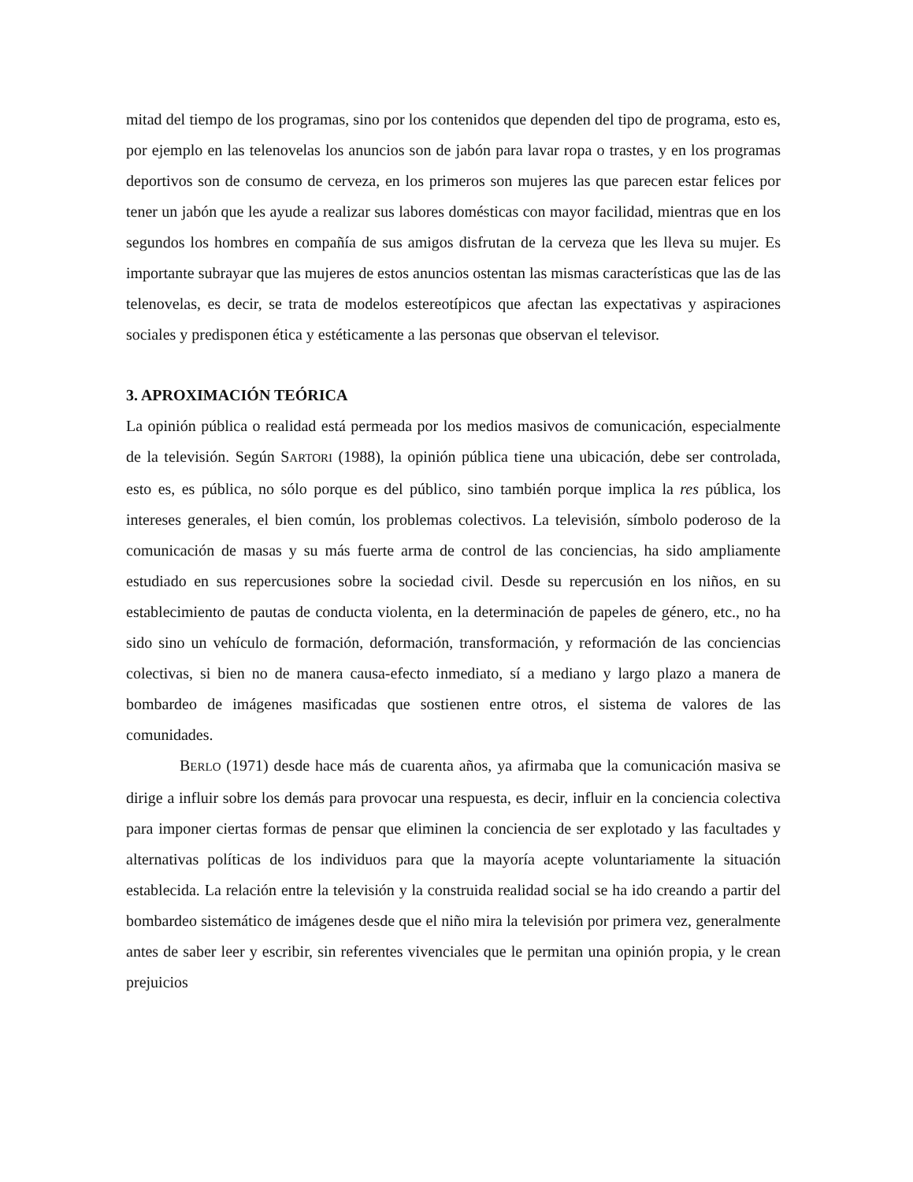mitad del tiempo de los programas, sino por los contenidos que dependen del tipo de programa, esto es, por ejemplo en las telenovelas los anuncios son de jabón para lavar ropa o trastes, y en los programas deportivos son de consumo de cerveza, en los primeros son mujeres las que parecen estar felices por tener un jabón que les ayude a realizar sus labores domésticas con mayor facilidad, mientras que en los segundos los hombres en compañía de sus amigos disfrutan de la cerveza que les lleva su mujer. Es importante subrayar que las mujeres de estos anuncios ostentan las mismas características que las de las telenovelas, es decir, se trata de modelos estereotípicos que afectan las expectativas y aspiraciones sociales y predisponen ética y estéticamente a las personas que observan el televisor.
3. APROXIMACIÓN TEÓRICA
La opinión pública o realidad está permeada por los medios masivos de comunicación, especialmente de la televisión. Según SARTORI (1988), la opinión pública tiene una ubicación, debe ser controlada, esto es, es pública, no sólo porque es del público, sino también porque implica la res pública, los intereses generales, el bien común, los problemas colectivos. La televisión, símbolo poderoso de la comunicación de masas y su más fuerte arma de control de las conciencias, ha sido ampliamente estudiado en sus repercusiones sobre la sociedad civil. Desde su repercusión en los niños, en su establecimiento de pautas de conducta violenta, en la determinación de papeles de género, etc., no ha sido sino un vehículo de formación, deformación, transformación, y reformación de las conciencias colectivas, si bien no de manera causa-efecto inmediato, sí a mediano y largo plazo a manera de bombardeo de imágenes masificadas que sostienen entre otros, el sistema de valores de las comunidades.
BERLO (1971) desde hace más de cuarenta años, ya afirmaba que la comunicación masiva se dirige a influir sobre los demás para provocar una respuesta, es decir, influir en la conciencia colectiva para imponer ciertas formas de pensar que eliminen la conciencia de ser explotado y las facultades y alternativas políticas de los individuos para que la mayoría acepte voluntariamente la situación establecida. La relación entre la televisión y la construida realidad social se ha ido creando a partir del bombardeo sistemático de imágenes desde que el niño mira la televisión por primera vez, generalmente antes de saber leer y escribir, sin referentes vivenciales que le permitan una opinión propia, y le crean prejuicios